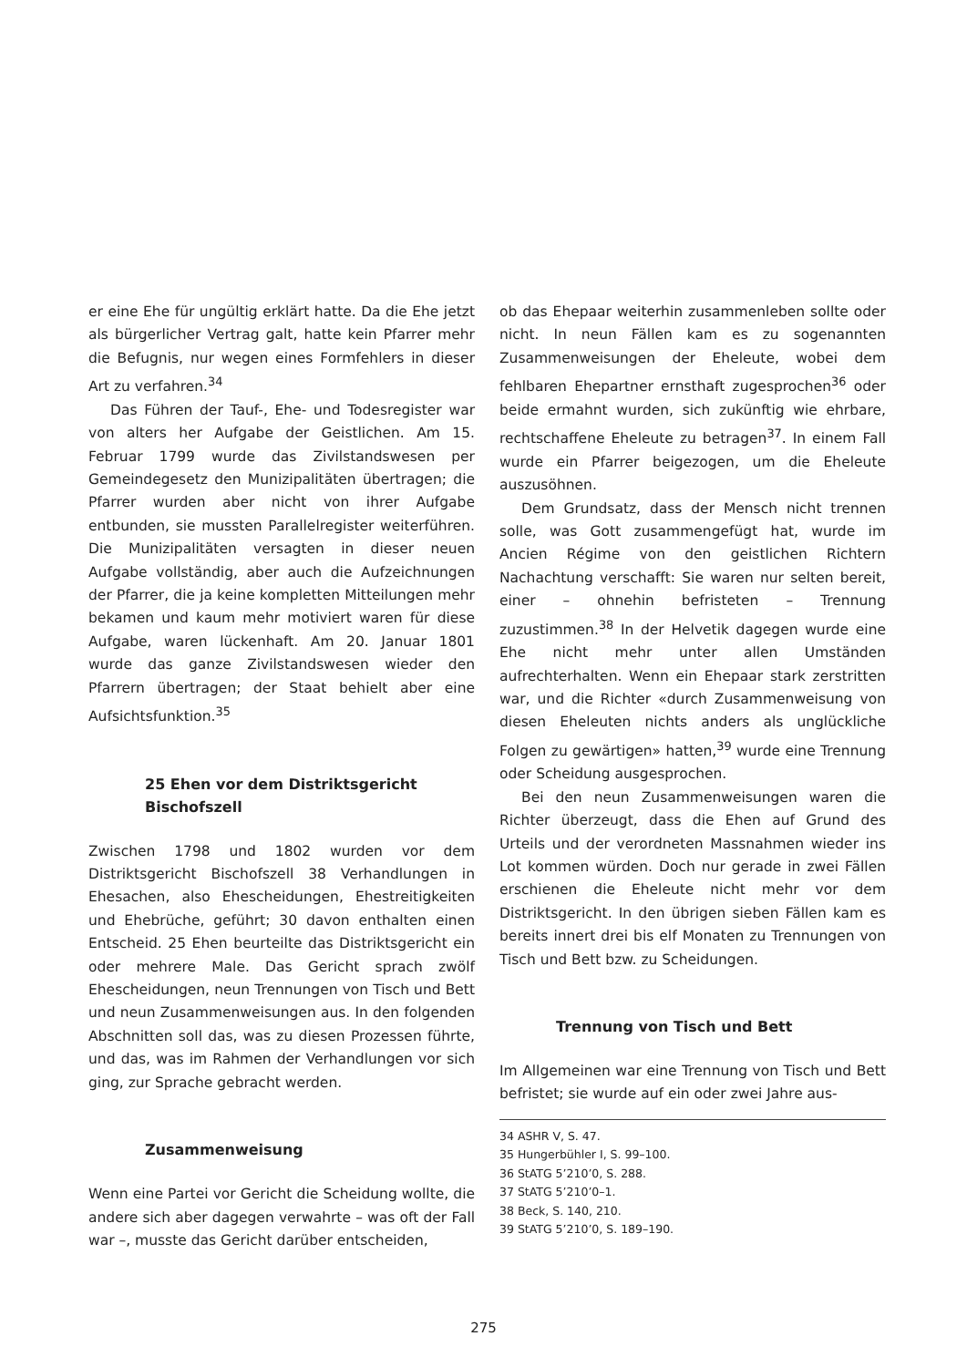er eine Ehe für ungültig erklärt hatte. Da die Ehe jetzt als bürgerlicher Vertrag galt, hatte kein Pfarrer mehr die Befugnis, nur wegen eines Formfehlers in dieser Art zu verfahren.<sup>34</sup>
Das Führen der Tauf-, Ehe- und Todesregister war von alters her Aufgabe der Geistlichen. Am 15. Februar 1799 wurde das Zivilstandswesen per Gemeindegesetz den Munizipalitäten übertragen; die Pfarrer wurden aber nicht von ihrer Aufgabe entbunden, sie mussten Parallelregister weiterführen. Die Munizipalitäten versagten in dieser neuen Aufgabe vollständig, aber auch die Aufzeichnungen der Pfarrer, die ja keine kompletten Mitteilungen mehr bekamen und kaum mehr motiviert waren für diese Aufgabe, waren lückenhaft. Am 20. Januar 1801 wurde das ganze Zivilstandswesen wieder den Pfarrern übertragen; der Staat behielt aber eine Aufsichtsfunktion.<sup>35</sup>
25 Ehen vor dem Distriktsgericht Bischofszell
Zwischen 1798 und 1802 wurden vor dem Distriktsgericht Bischofszell 38 Verhandlungen in Ehesachen, also Ehescheidungen, Ehestreitigkeiten und Ehebrüche, geführt; 30 davon enthalten einen Entscheid. 25 Ehen beurteilte das Distriktsgericht ein oder mehrere Male. Das Gericht sprach zwölf Ehescheidungen, neun Trennungen von Tisch und Bett und neun Zusammenweisungen aus. In den folgenden Abschnitten soll das, was zu diesen Prozessen führte, und das, was im Rahmen der Verhandlungen vor sich ging, zur Sprache gebracht werden.
Zusammenweisung
Wenn eine Partei vor Gericht die Scheidung wollte, die andere sich aber dagegen verwahrte – was oft der Fall war –, musste das Gericht darüber entscheiden,
ob das Ehepaar weiterhin zusammenleben sollte oder nicht. In neun Fällen kam es zu sogenannten Zusammenweisungen der Eheleute, wobei dem fehlbaren Ehepartner ernsthaft zugesprochen<sup>36</sup> oder beide ermahnt wurden, sich zukünftig wie ehrbare, rechtschaffene Eheleute zu betragen<sup>37</sup>. In einem Fall wurde ein Pfarrer beigezogen, um die Eheleute auszusöhnen.
Dem Grundsatz, dass der Mensch nicht trennen solle, was Gott zusammengefügt hat, wurde im Ancien Régime von den geistlichen Richtern Nachachtung verschafft: Sie waren nur selten bereit, einer – ohnehin befristeten – Trennung zuzustimmen.<sup>38</sup> In der Helvetik dagegen wurde eine Ehe nicht mehr unter allen Umständen aufrechterhalten. Wenn ein Ehepaar stark zerstritten war, und die Richter «durch Zusammenweisung von diesen Eheleuten nichts anders als unglückliche Folgen zu gewärtigen» hatten,<sup>39</sup> wurde eine Trennung oder Scheidung ausgesprochen.
Bei den neun Zusammenweisungen waren die Richter überzeugt, dass die Ehen auf Grund des Urteils und der verordneten Massnahmen wieder ins Lot kommen würden. Doch nur gerade in zwei Fällen erschienen die Eheleute nicht mehr vor dem Distriktsgericht. In den übrigen sieben Fällen kam es bereits innert drei bis elf Monaten zu Trennungen von Tisch und Bett bzw. zu Scheidungen.
Trennung von Tisch und Bett
Im Allgemeinen war eine Trennung von Tisch und Bett befristet; sie wurde auf ein oder zwei Jahre aus-
34 ASHR V, S. 47.
35 Hungerbühler I, S. 99–100.
36 StATG 5’210’0, S. 288.
37 StATG 5’210’0–1.
38 Beck, S. 140, 210.
39 StATG 5’210’0, S. 189–190.
275